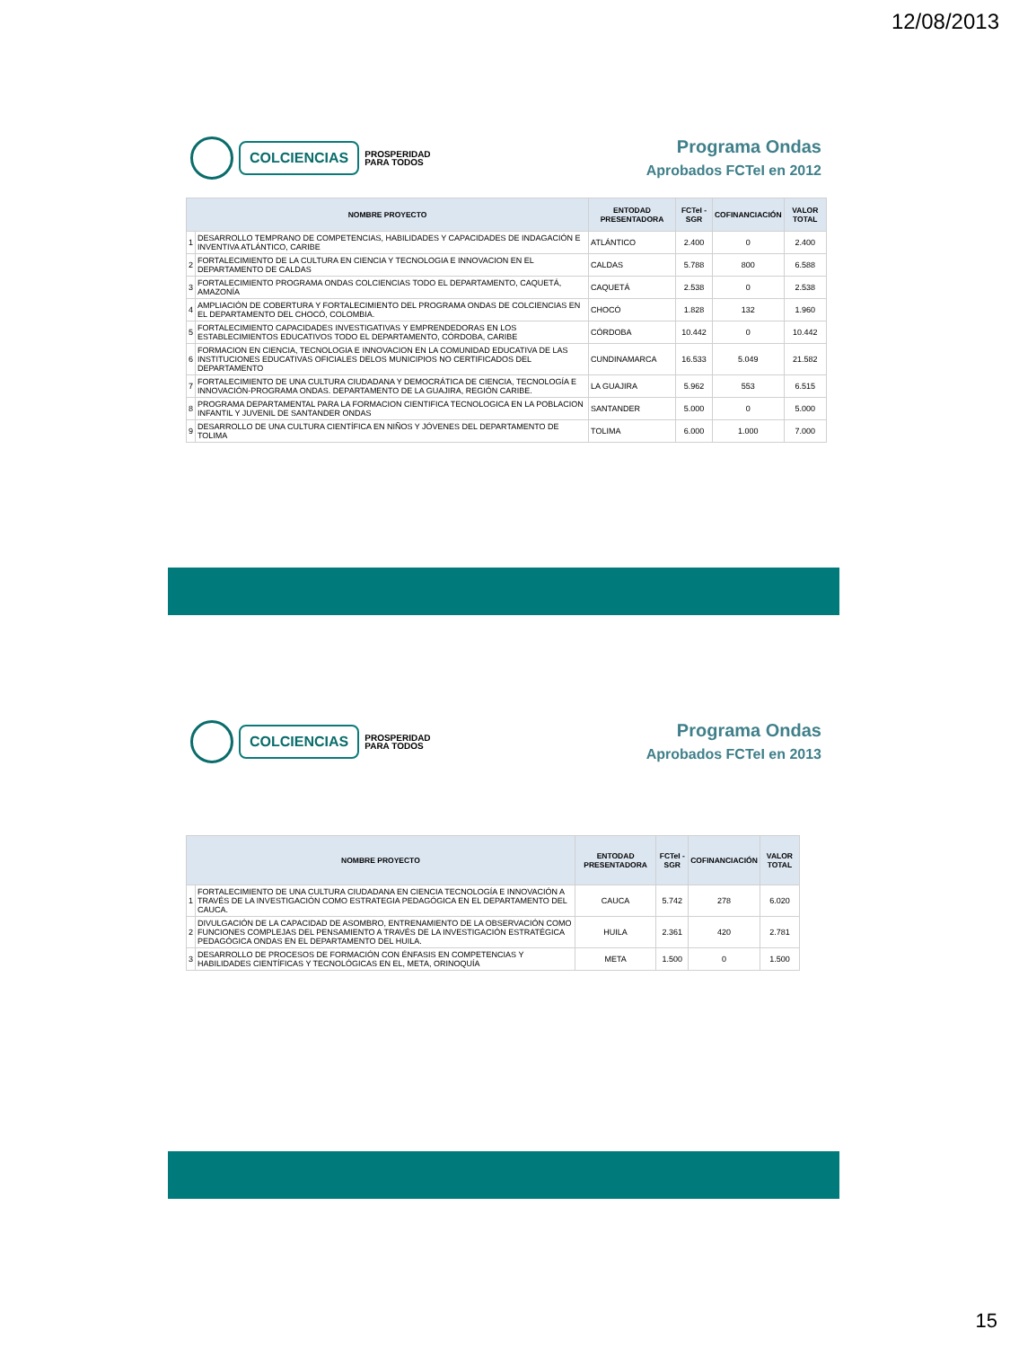12/08/2013
COLCIENCIAS
PROSPERIDAD
PARA TODOS
Programa Ondas
Aprobados FCTeI en 2012
| NOMBRE PROYECTO | | ENTODAD PRESENTADORA | FCTeI -SGR | COFINANCIACIÓN | VALOR TOTAL |
| --- | --- | --- | --- | --- | --- |
| 1 | DESARROLLO TEMPRANO DE COMPETENCIAS, HABILIDADES Y CAPACIDADES DE INDAGACIÓN E INVENTIVA ATLÁNTICO, CARIBE | ATLÁNTICO | 2.400 | 0 | 2.400 |
| 2 | FORTALECIMIENTO DE LA CULTURA EN CIENCIA Y TECNOLOGIA E INNOVACION EN EL DEPARTAMENTO DE CALDAS | CALDAS | 5.788 | 800 | 6.588 |
| 3 | FORTALECIMIENTO PROGRAMA ONDAS COLCIENCIAS TODO EL DEPARTAMENTO, CAQUETÁ, AMAZONÍA | CAQUETÁ | 2.538 | 0 | 2.538 |
| 4 | AMPLIACIÓN DE COBERTURA Y FORTALECIMIENTO DEL PROGRAMA ONDAS DE COLCIENCIAS EN EL DEPARTAMENTO DEL CHOCÓ, COLOMBIA. | CHOCÓ | 1.828 | 132 | 1.960 |
| 5 | FORTALECIMIENTO CAPACIDADES INVESTIGATIVAS Y EMPRENDEDORAS EN LOS ESTABLECIMIENTOS EDUCATIVOS TODO EL DEPARTAMENTO, CÓRDOBA, CARIBE | CÓRDOBA | 10.442 | 0 | 10.442 |
| 6 | FORMACION EN CIENCIA, TECNOLOGIA E INNOVACION EN LA COMUNIDAD EDUCATIVA DE LAS INSTITUCIONES EDUCATIVAS OFICIALES DELOS MUNICIPIOS NO CERTIFICADOS DEL DEPARTAMENTO | CUNDINAMARCA | 16.533 | 5.049 | 21.582 |
| 7 | FORTALECIMIENTO DE UNA CULTURA CIUDADANA Y DEMOCRÁTICA DE CIENCIA, TECNOLOGÍA E INNOVACIÓN-PROGRAMA ONDAS. DEPARTAMENTO DE LA GUAJIRA, REGIÓN CARIBE. | LA GUAJIRA | 5.962 | 553 | 6.515 |
| 8 | PROGRAMA DEPARTAMENTAL PARA LA FORMACION CIENTIFICA TECNOLOGICA EN LA POBLACION INFANTIL Y JUVENIL DE SANTANDER ONDAS | SANTANDER | 5.000 | 0 | 5.000 |
| 9 | DESARROLLO DE UNA CULTURA CIENTÍFICA EN NIÑOS Y JÓVENES DEL DEPARTAMENTO DE TOLIMA | TOLIMA | 6.000 | 1.000 | 7.000 |
COLCIENCIAS
PROSPERIDAD
PARA TODOS
Programa Ondas
Aprobados FCTeI en 2013
| NOMBRE PROYECTO | | ENTODAD PRESENTADORA | FCTeI -SGR | COFINANCIACIÓN | VALOR TOTAL |
| --- | --- | --- | --- | --- | --- |
| 1 | FORTALECIMIENTO DE UNA CULTURA CIUDADANA EN CIENCIA TECNOLOGÍA E INNOVACIÓN A TRAVÉS DE LA INVESTIGACIÓN COMO ESTRATEGIA PEDAGÓGICA EN EL DEPARTAMENTO DEL CAUCA. | CAUCA | 5.742 | 278 | 6.020 |
| 2 | DIVULGACIÓN DE LA CAPACIDAD DE ASOMBRO, ENTRENAMIENTO DE LA OBSERVACIÓN COMO FUNCIONES COMPLEJAS DEL PENSAMIENTO A TRAVÉS DE LA INVESTIGACIÓN ESTRATÉGICA PEDAGÓGICA ONDAS EN EL DEPARTAMENTO DEL HUILA. | HUILA | 2.361 | 420 | 2.781 |
| 3 | DESARROLLO DE PROCESOS DE FORMACIÓN CON ÉNFASIS EN COMPETENCIAS Y HABILIDADES CIENTÍFICAS Y TECNOLÓGICAS EN EL, META, ORINOQUÍA | META | 1.500 | 0 | 1.500 |
15